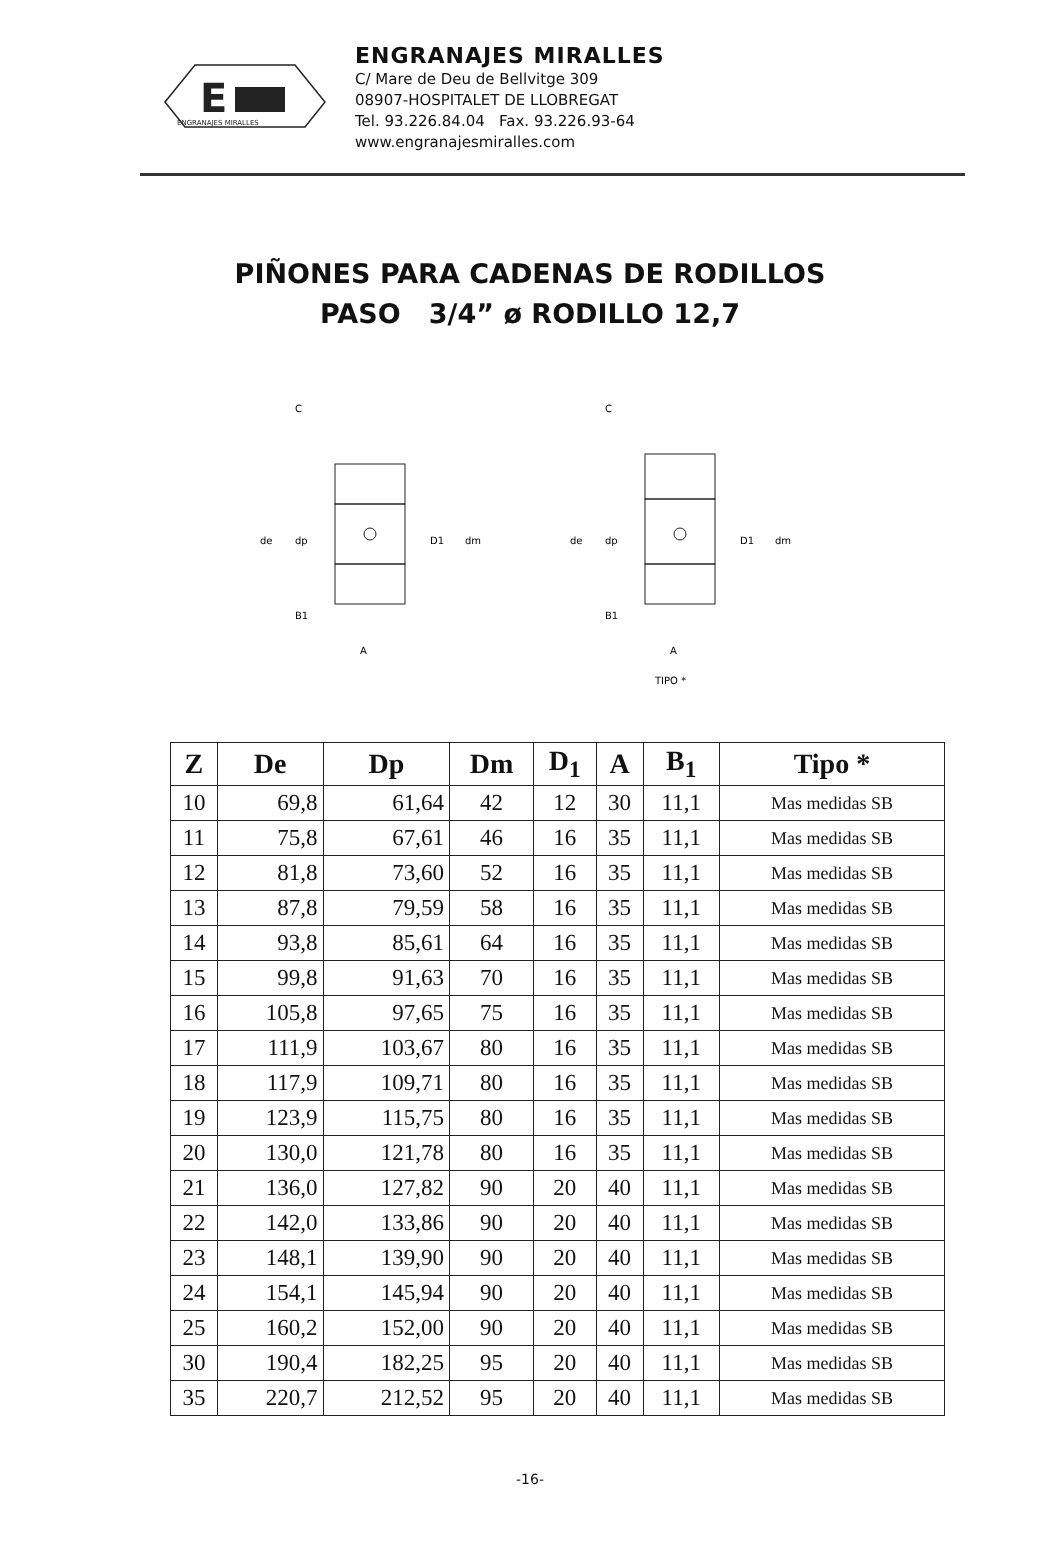E
ENGRANAJES MIRALLES
ENGRANAJES MIRALLES
C/ Mare de Deu de Bellvitge 309
08907-HOSPITALET DE LLOBREGAT
Tel. 93.226.84.04 Fax. 93.226.93-64
www.engranajesmiralles.com
PIÑONES PARA CADENAS DE RODILLOS
PASO 3/4” ø RODILLO 12,7
C
B1
A
de
dp
D1
dm
C
B1
A
TIPO *
de
dp
D1
dm
| Z | De | Dp | Dm | D<sub>1</sub> | A | B<sub>1</sub> | Tipo * |
| --- | --- | --- | --- | --- | --- | --- | --- |
| 10 | 69,8 | 61,64 | 42 | 12 | 30 | 11,1 | Mas medidas SB |
| 11 | 75,8 | 67,61 | 46 | 16 | 35 | 11,1 | Mas medidas SB |
| 12 | 81,8 | 73,60 | 52 | 16 | 35 | 11,1 | Mas medidas SB |
| 13 | 87,8 | 79,59 | 58 | 16 | 35 | 11,1 | Mas medidas SB |
| 14 | 93,8 | 85,61 | 64 | 16 | 35 | 11,1 | Mas medidas SB |
| 15 | 99,8 | 91,63 | 70 | 16 | 35 | 11,1 | Mas medidas SB |
| 16 | 105,8 | 97,65 | 75 | 16 | 35 | 11,1 | Mas medidas SB |
| 17 | 111,9 | 103,67 | 80 | 16 | 35 | 11,1 | Mas medidas SB |
| 18 | 117,9 | 109,71 | 80 | 16 | 35 | 11,1 | Mas medidas SB |
| 19 | 123,9 | 115,75 | 80 | 16 | 35 | 11,1 | Mas medidas SB |
| 20 | 130,0 | 121,78 | 80 | 16 | 35 | 11,1 | Mas medidas SB |
| 21 | 136,0 | 127,82 | 90 | 20 | 40 | 11,1 | Mas medidas SB |
| 22 | 142,0 | 133,86 | 90 | 20 | 40 | 11,1 | Mas medidas SB |
| 23 | 148,1 | 139,90 | 90 | 20 | 40 | 11,1 | Mas medidas SB |
| 24 | 154,1 | 145,94 | 90 | 20 | 40 | 11,1 | Mas medidas SB |
| 25 | 160,2 | 152,00 | 90 | 20 | 40 | 11,1 | Mas medidas SB |
| 30 | 190,4 | 182,25 | 95 | 20 | 40 | 11,1 | Mas medidas SB |
| 35 | 220,7 | 212,52 | 95 | 20 | 40 | 11,1 | Mas medidas SB |
-16-